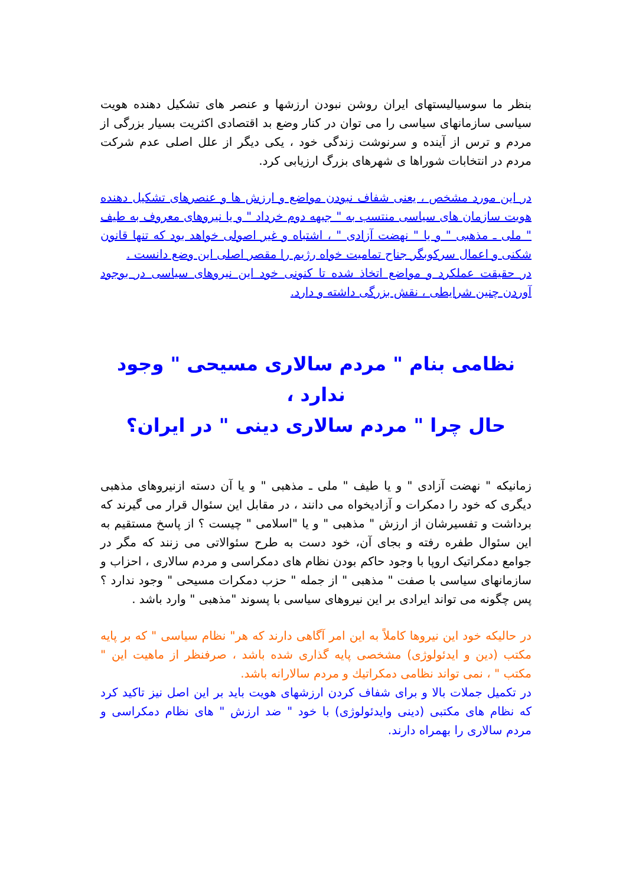بنظر ما سوسیالیستهای ایران روشن نبودن ارزشها و عنصر های تشکیل دهنده هویت سیاسی سازمانهای سیاسی را می توان در کنار وضع بد اقتصادی اکثریت بسیار بزرگی از مردم و ترس از آینده و سرنوشت زندگی خود ، یکی دیگر از علل اصلی عدم شرکت مردم در انتخابات شوراها ی شهرهای بزرگ ارزیابی کرد.
در این مورد مشخص ، یعنی شفاف نبودن مواضع و ارزش ها و عنصرهای تشکیل دهنده هویت سازمان های سیاسی منتسب به " جبهه دوم خرداد " و یا نیروهای معروف به طیف " ملی ـ مذهبی " و یا " نهضت آزادی " ، اشتباه و غیر اصولی خواهد بود که تنها قانون شکنی و اعمال سرکوبگر جناح تمامیت خواه رژیم را مقصر اصلی این وضع دانست .
در حقیقت عملکرد و مواضع اتخاذ شده تا کنونی خود این نیروهای سیاسی در بوجود آوردن چنین شرایطی ، نقش بزرگی داشته و دارد.
نظامی بنام " مردم سالاری مسیحی " وجود ندارد ،
حال چرا " مردم سالاری دینی " در ایران؟
زمانیکه " نهضت آزادی " و یا طیف " ملی ـ مذهبی " و یا آن دسته ازنیروهای مذهبی دیگری که خود را دمکرات و آزادیخواه می دانند ، در مقابل این سئوال قرار می گیرند که برداشت و تفسیرشان از ارزش " مذهبی " و یا "اسلامی " چیست ؟ از پاسخ مستقیم به این سئوال طفره رفته و بجای آن، خود دست به طرح سئوالاتی می زنند که مگر در جوامع دمکراتیک اروپا با وجود حاکم بودن نظام های دمکراسی و مردم سالاری ، احزاب و سازمانهای سیاسی با صفت " مذهبی " از جمله " حزب دمکرات مسیحی " وجود ندارد ؟ پس چگونه می تواند ایرادی بر این نیروهای سیاسی با پسوند "مذهبی " وارد باشد .
در حالیکه خود این نیروها کاملاً به این امر آگاهی دارند که هر" نظام سیاسی " که بر پایه مکتب (دین و ایدئولوژی) مشخصی پایه گذاری شده باشد ، صرفنظر از ماهیت این " مکتب " ، نمی تواند نظامی دمکراتیك و مردم سالارانه باشد.
در تکمیل جملات بالا و برای شفاف کردن ارزشهای هویت باید بر این اصل نیز تاکید کرد که نظام های مکتبی (دینی وایدئولوژی) با خود " ضد ارزش " های نظام دمکراسی و مردم سالاری را بهمراه دارند.